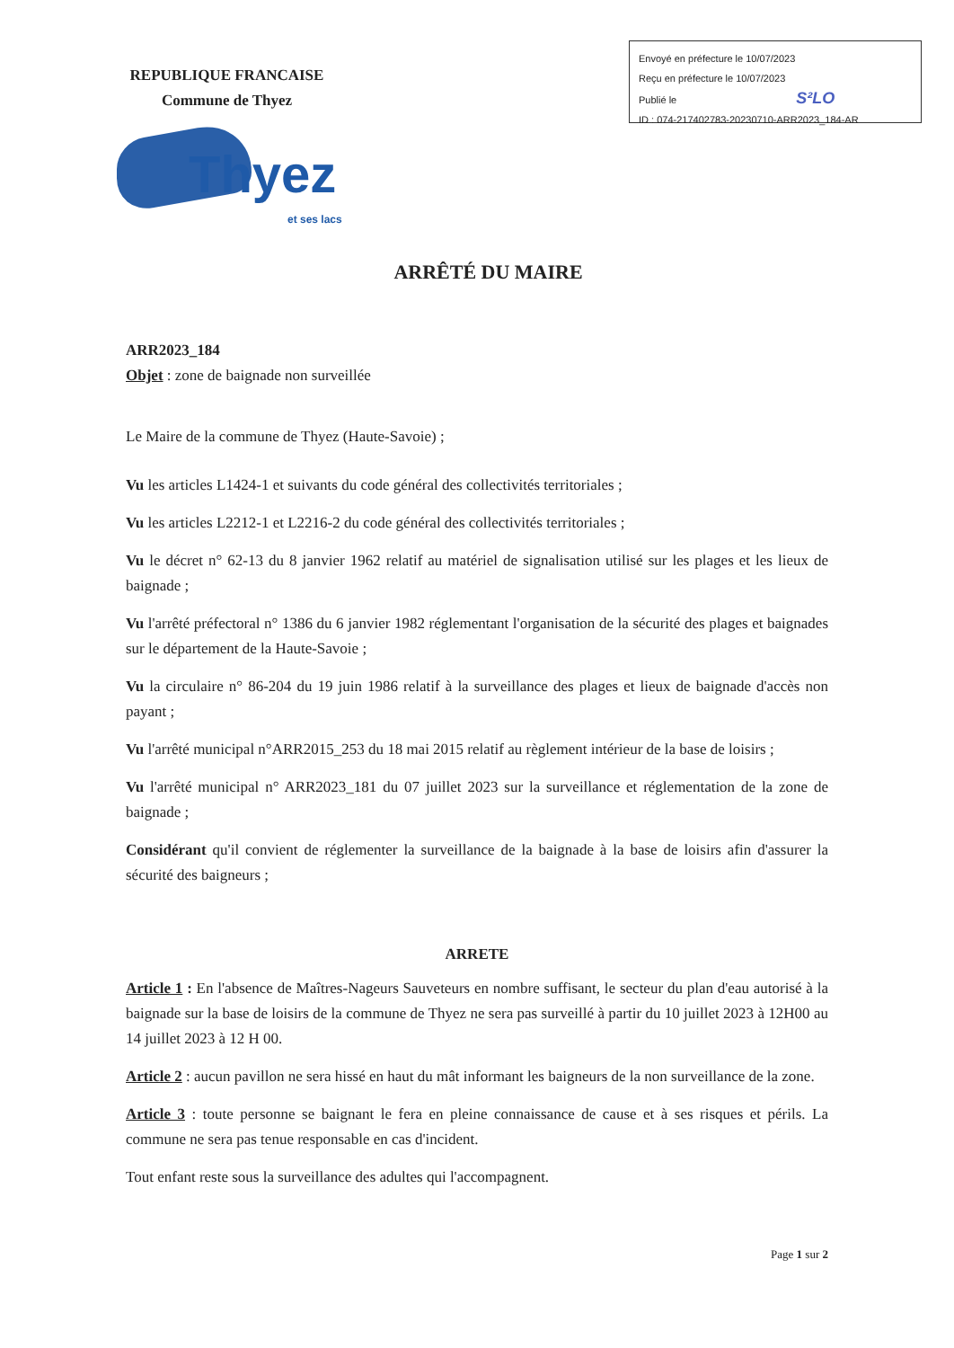Envoyé en préfecture le 10/07/2023
Reçu en préfecture le 10/07/2023
Publié le S²LO
ID : 074-217402783-20230710-ARR2023_184-AR
REPUBLIQUE FRANCAISE
Commune de Thyez
Thyez
et ses lacs
ARRÊTÉ DU MAIRE
ARR2023_184
Objet : zone de baignade non surveillée
Le Maire de la commune de Thyez (Haute-Savoie) ;
Vu les articles L1424-1 et suivants du code général des collectivités territoriales ;
Vu les articles L2212-1 et L2216-2 du code général des collectivités territoriales ;
Vu le décret n° 62-13 du 8 janvier 1962 relatif au matériel de signalisation utilisé sur les plages et les lieux de baignade ;
Vu l'arrêté préfectoral n° 1386 du 6 janvier 1982 réglementant l'organisation de la sécurité des plages et baignades sur le département de la Haute-Savoie ;
Vu la circulaire n° 86-204 du 19 juin 1986 relatif à la surveillance des plages et lieux de baignade d'accès non payant ;
Vu l'arrêté municipal n°ARR2015_253 du 18 mai 2015 relatif au règlement intérieur de la base de loisirs ;
Vu l'arrêté municipal n° ARR2023_181 du 07 juillet 2023 sur la surveillance et réglementation de la zone de baignade ;
Considérant qu'il convient de réglementer la surveillance de la baignade à la base de loisirs afin d'assurer la sécurité des baigneurs ;
ARRETE
Article 1 : En l'absence de Maîtres-Nageurs Sauveteurs en nombre suffisant, le secteur du plan d'eau autorisé à la baignade sur la base de loisirs de la commune de Thyez ne sera pas surveillé à partir du 10 juillet 2023 à 12H00 au 14 juillet 2023 à 12 H 00.
Article 2 : aucun pavillon ne sera hissé en haut du mât informant les baigneurs de la non surveillance de la zone.
Article 3 : toute personne se baignant le fera en pleine connaissance de cause et à ses risques et périls. La commune ne sera pas tenue responsable en cas d'incident.
Tout enfant reste sous la surveillance des adultes qui l'accompagnent.
Page 1 sur 2